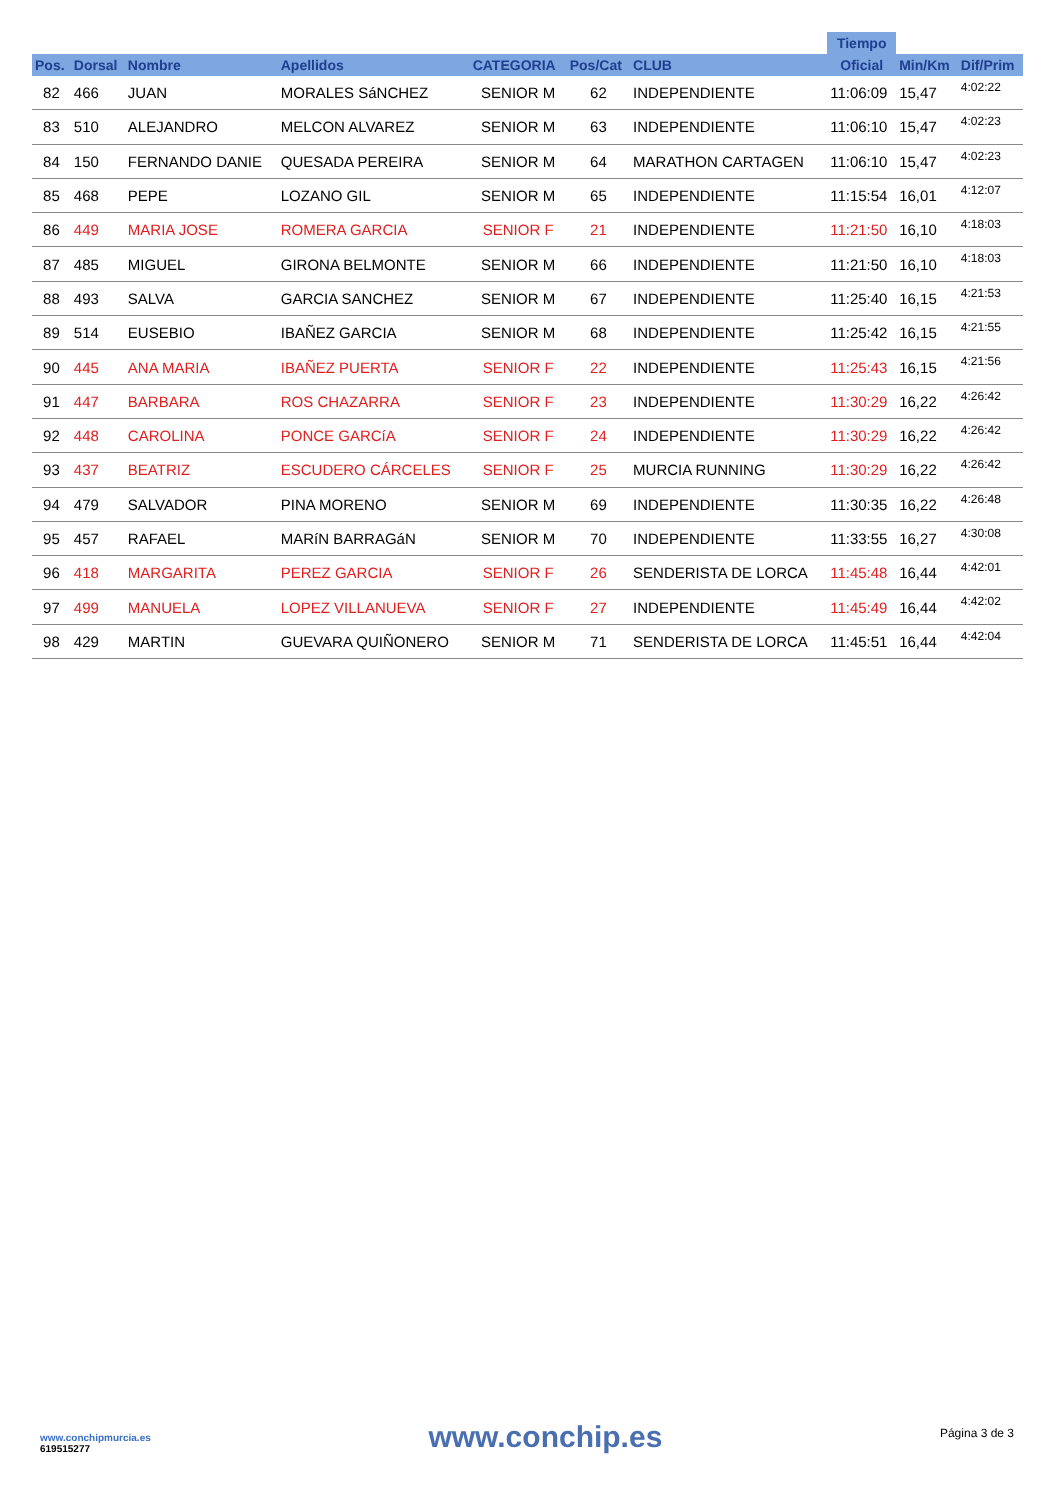| | | | | | | | Tiempo | | |
| --- | --- | --- | --- | --- | --- | --- | --- | --- | --- |
| Pos. | Dorsal | Nombre | Apellidos | CATEGORIA | Pos/Cat | CLUB | Oficial | Min/Km | Dif/Prim |
| 82 | 466 | JUAN | MORALES SáNCHEZ | SENIOR M | 62 | INDEPENDIENTE | 11:06:09 | 15,47 | 4:02:22 |
| 83 | 510 | ALEJANDRO | MELCON ALVAREZ | SENIOR M | 63 | INDEPENDIENTE | 11:06:10 | 15,47 | 4:02:23 |
| 84 | 150 | FERNANDO DANIE | QUESADA PEREIRA | SENIOR M | 64 | MARATHON CARTAGEN | 11:06:10 | 15,47 | 4:02:23 |
| 85 | 468 | PEPE | LOZANO GIL | SENIOR M | 65 | INDEPENDIENTE | 11:15:54 | 16,01 | 4:12:07 |
| 86 | 449 | MARIA JOSE | ROMERA GARCIA | SENIOR F | 21 | INDEPENDIENTE | 11:21:50 | 16,10 | 4:18:03 |
| 87 | 485 | MIGUEL | GIRONA BELMONTE | SENIOR M | 66 | INDEPENDIENTE | 11:21:50 | 16,10 | 4:18:03 |
| 88 | 493 | SALVA | GARCIA SANCHEZ | SENIOR M | 67 | INDEPENDIENTE | 11:25:40 | 16,15 | 4:21:53 |
| 89 | 514 | EUSEBIO | IBAÑEZ GARCIA | SENIOR M | 68 | INDEPENDIENTE | 11:25:42 | 16,15 | 4:21:55 |
| 90 | 445 | ANA MARIA | IBAÑEZ PUERTA | SENIOR F | 22 | INDEPENDIENTE | 11:25:43 | 16,15 | 4:21:56 |
| 91 | 447 | BARBARA | ROS CHAZARRA | SENIOR F | 23 | INDEPENDIENTE | 11:30:29 | 16,22 | 4:26:42 |
| 92 | 448 | CAROLINA | PONCE GARCíA | SENIOR F | 24 | INDEPENDIENTE | 11:30:29 | 16,22 | 4:26:42 |
| 93 | 437 | BEATRIZ | ESCUDERO CÁRCELES | SENIOR F | 25 | MURCIA RUNNING | 11:30:29 | 16,22 | 4:26:42 |
| 94 | 479 | SALVADOR | PINA MORENO | SENIOR M | 69 | INDEPENDIENTE | 11:30:35 | 16,22 | 4:26:48 |
| 95 | 457 | RAFAEL | MARíN BARRAGáN | SENIOR M | 70 | INDEPENDIENTE | 11:33:55 | 16,27 | 4:30:08 |
| 96 | 418 | MARGARITA | PEREZ GARCIA | SENIOR F | 26 | SENDERISTA DE LORCA | 11:45:48 | 16,44 | 4:42:01 |
| 97 | 499 | MANUELA | LOPEZ VILLANUEVA | SENIOR F | 27 | INDEPENDIENTE | 11:45:49 | 16,44 | 4:42:02 |
| 98 | 429 | MARTIN | GUEVARA QUIÑONERO | SENIOR M | 71 | SENDERISTA DE LORCA | 11:45:51 | 16,44 | 4:42:04 |
www.conchipmurcia.es
619515277
www.conchip.es
Página 3 de 3